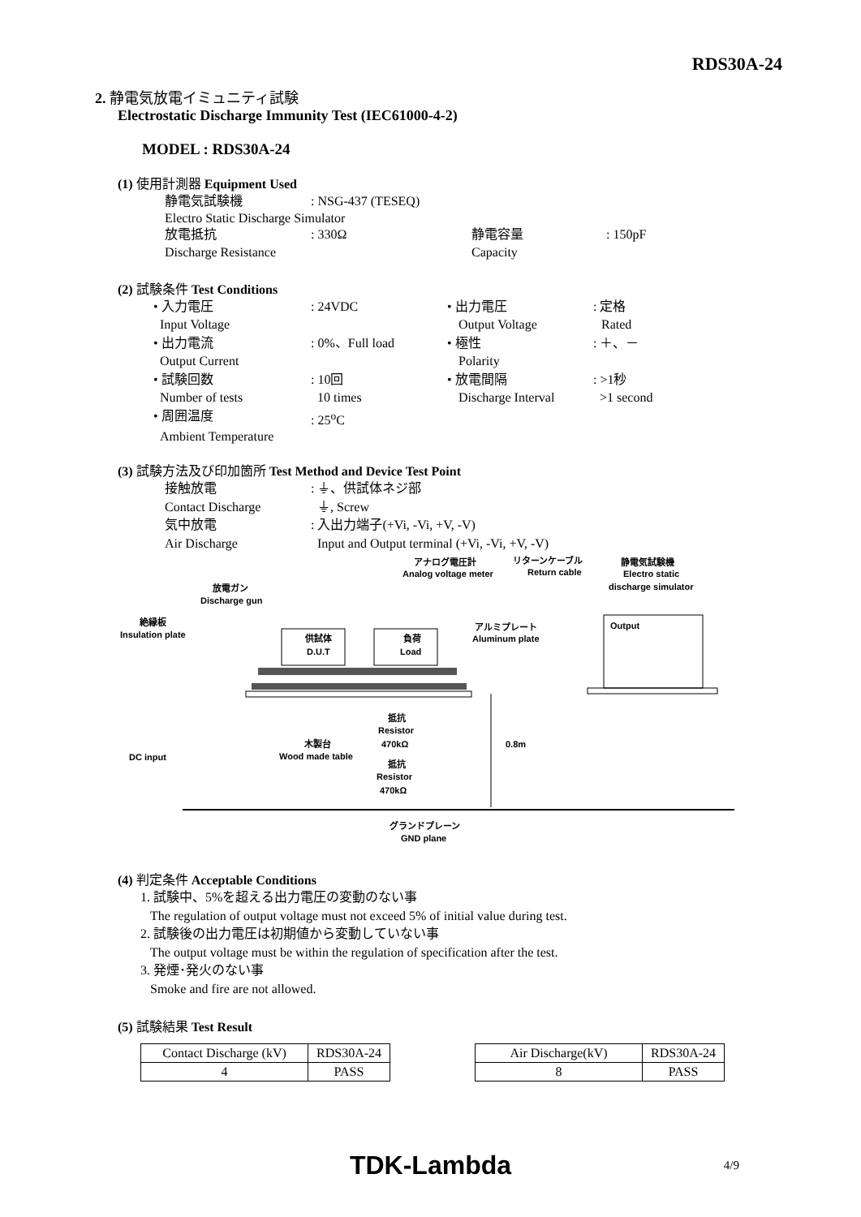RDS30A-24
2. 静電気放電イミュニティ試験
Electrostatic Discharge Immunity Test (IEC61000-4-2)
MODEL : RDS30A-24
(1) 使用計測器 Equipment Used
静電気試験機 : NSG-437 (TESEQ)
Electro Static Discharge Simulator
放電抵抗 : 330Ω 静電容量 : 150pF
Discharge Resistance Capacity
(2) 試験条件 Test Conditions
• 入力電圧 : 24VDC • 出力電圧 : 定格
Input Voltage Output Voltage Rated
• 出力電流 : 0%、Full load • 極性 : ＋、－
Output Current Polarity
• 試験回数 : 10回 • 放電間隔 : >1秒
Number of tests 10 times Discharge Interval
>1 second
• 周囲温度 : 25<sup>o</sup>C
Ambient Temperature
(3) 試験方法及び印加箇所 Test Method and Device Test Point
接触放電 : ⏚、供試体ネジ部
Contact Discharge ⏚, Screw
気中放電 : 入出力端子(+Vi, -Vi, +V, -V)
Air Discharge Input and Output terminal (+Vi, -Vi, +V, -V)
アナログ電圧計
Analog voltage meter
リターンケーブル
Return cable
静電気試験機
Electro static
discharge simulator
放電ガン
Discharge gun
絶縁板
Insulation plate
アルミプレート
Aluminum plate
Output
供試体
D.U.T
負荷
Load
0.8m
抵抗
Resistor
470kΩ
抵抗
Resistor
470kΩ
木製台
Wood made table
DC input
グランドプレーン
GND plane
(4) 判定条件 Acceptable Conditions
1. 試験中、5%を超える出力電圧の変動のない事
The regulation of output voltage must not exceed 5% of initial value during test.
2. 試験後の出力電圧は初期値から変動していない事
The output voltage must be within the regulation of specification after the test.
3. 発煙･発火のない事
Smoke and fire are not allowed.
(5) 試験結果 Test Result
| Contact Discharge (kV) | RDS30A-24 |
| 4 | PASS |
| Air Discharge(kV) | RDS30A-24 |
| 8 | PASS |
TDK-Lambda 4/9